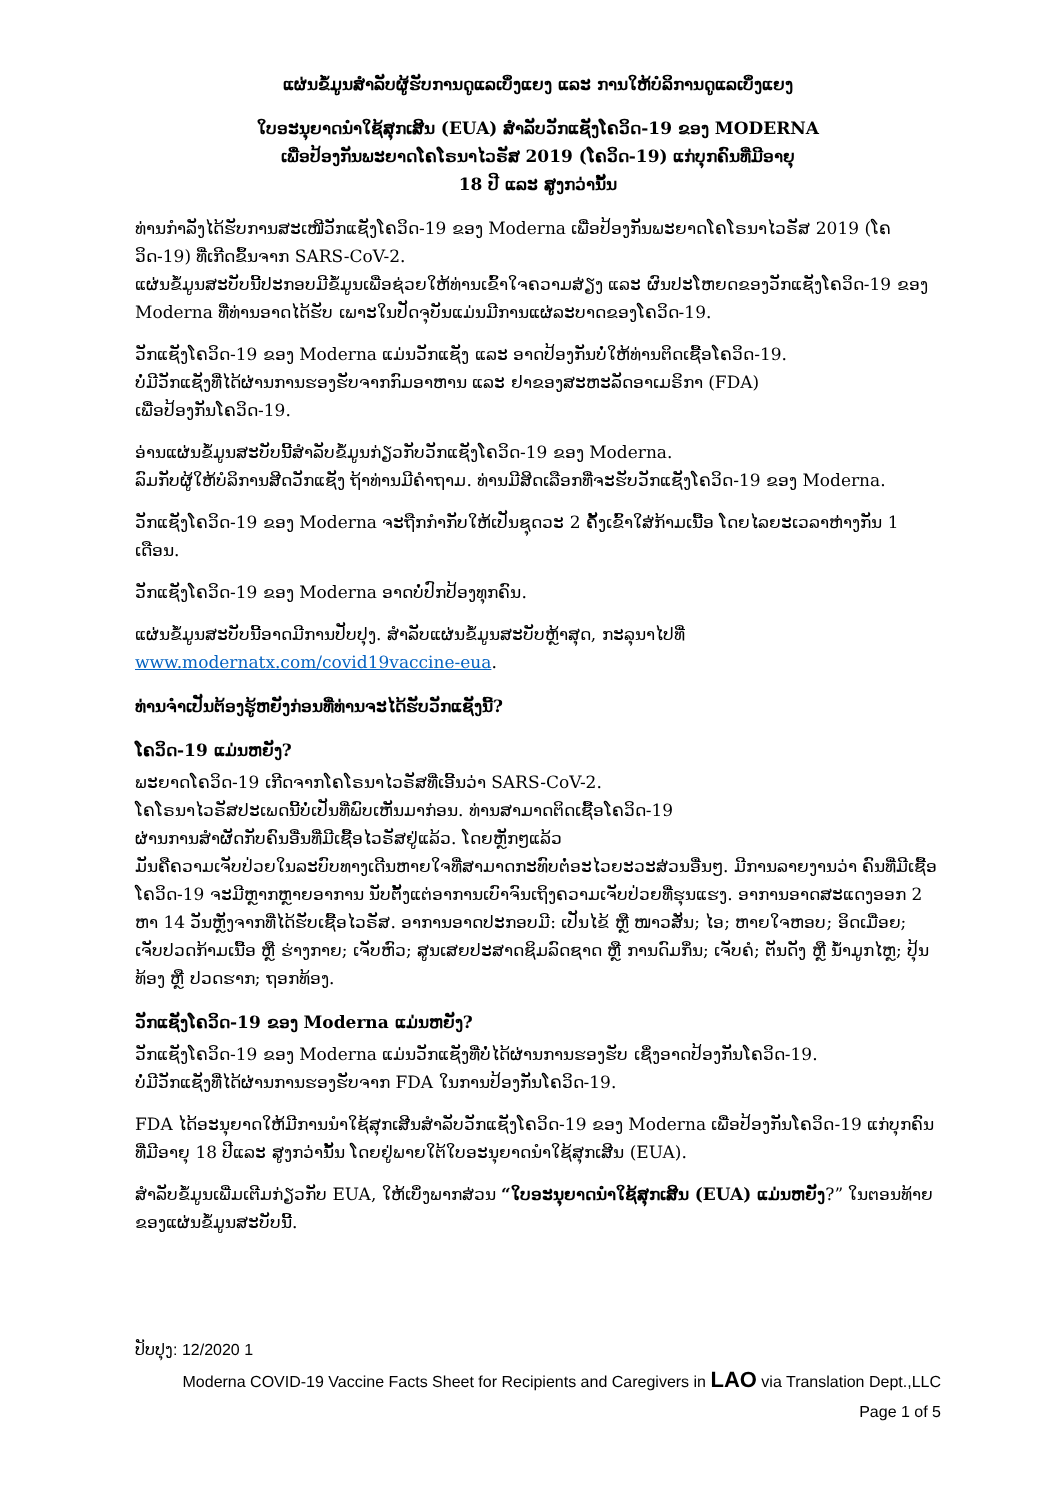ແຜ່ນຂໍ້ມູນສຳລັບຜູ້ຮັບການດູແລເບິ່ງແຍງ ແລະ ການໃຫ້ບໍລິການດູແລເບິ່ງແຍງ
ໃບອະນຸຍາດນຳໃຊ້ສຸກເສີນ (EUA) ສຳລັບວັກແຊັງໂຄວິດ-19 ຂອງ MODERNA
ເພື່ອປ້ອງກັນພະຍາດໂຄໂຣນາໄວຣັສ 2019 (ໂຄວິດ-19) ແກ່ບຸກຄົນທີ່ມີອາຍຸ
18 ປີ ແລະ ສູງກວ່ານັ້ນ
ທ່ານກຳລັງໄດ້ຮັບການສະເໜີວັກແຊັງໂຄວິດ-19 ຂອງ Moderna ເພື່ອປ້ອງກັນພະຍາດໂຄໂຣນາໄວຣັສ 2019 (ໂຄວິດ-19) ທີ່ເກີດຂຶ້ນຈາກ SARS-CoV-2.
ແຜ່ນຂໍ້ມູນສະບັບນີ້ປະກອບມີຂໍ້ມູນເພື່ອຊ່ວຍໃຫ້ທ່ານເຂົ້າໃຈຄວາມສ່ຽງ ແລະ ຜົນປະໂຫຍດຂອງວັກແຊັງໂຄວິດ-19 ຂອງ Moderna ທີ່ທ່ານອາດໄດ້ຮັບ ເພາະໃນປັດຈຸບັນແມ່ນມີການແຜ່ລະບາດຂອງໂຄວິດ-19.
ວັກແຊັງໂຄວິດ-19 ຂອງ Moderna ແມ່ນວັກແຊັງ ແລະ ອາດປ້ອງກັນບໍ່ໃຫ້ທ່ານຕິດເຊື້ອໂຄວິດ-19.
ບໍ່ມີວັກແຊັງທີ່ໄດ້ຜ່ານການຮອງຮັບຈາກກົມອາຫານ ແລະ ຢາຂອງສະຫະລັດອາເມຣິກາ (FDA)
ເພື່ອປ້ອງກັນໂຄວິດ-19.
ອ່ານແຜ່ນຂໍ້ມູນສະບັບນີ້ສຳລັບຂໍ້ມູນກ່ຽວກັບວັກແຊັງໂຄວິດ-19 ຂອງ Moderna.
ລົມກັບຜູ້ໃຫ້ບໍລິການສີດວັກແຊັງ ຖ້າທ່ານມີຄຳຖາມ. ທ່ານມີສິດເລືອກທີ່ຈະຮັບວັກແຊັງໂຄວິດ-19 ຂອງ Moderna.
ວັກແຊັງໂຄວິດ-19 ຂອງ Moderna ຈະຖືກກຳກັບໃຫ້ເປັນຊຸດວະ 2 ຄັ້ງເຂົ້າໃສ່ກ້າມເນື້ອ ໂດຍໄລຍະເວລາຫ່າງກັນ 1 ເດືອນ.
ວັກແຊັງໂຄວິດ-19 ຂອງ Moderna ອາດບໍ່ປົກປ້ອງທຸກຄົນ.
ແຜ່ນຂໍ້ມູນສະບັບນີ້ອາດມີການປັບປຸງ. ສຳລັບແຜ່ນຂໍ້ມູນສະບັບຫຼ້າສຸດ, ກະລຸນາໄປທີ່
www.modernatx.com/covid19vaccine-eua.
ທ່ານຈຳເປັນຕ້ອງຮູ້ຫຍັງກ່ອນທີ່ທ່ານຈະໄດ້ຮັບວັກແຊັງນີ້?
ໂຄວິດ-19 ແມ່ນຫຍັງ?
ພະຍາດໂຄວິດ-19 ເກີດຈາກໂຄໂຣນາໄວຣັສທີ່ເອີ້ນວ່າ SARS-CoV-2.
ໂຄໂຣນາໄວຣັສປະເພດນີ້ບໍ່ເປັນທີ່ພົບເຫັນມາກ່ອນ. ທ່ານສາມາດຕິດເຊື້ອໂຄວິດ-19
ຜ່ານການສຳຜັດກັບຄົນອື່ນທີ່ມີເຊື້ອໄວຣັສຢູ່ແລ້ວ. ໂດຍຫຼັກໆແລ້ວ
ມັນຄືຄວາມເຈັບປ່ວຍໃນລະບົບທາງເດີນຫາຍໃຈທີ່ສາມາດກະທົບຕໍ່ອະໄວຍະວະສ່ວນອື່ນໆ. ມີການລາຍງານວ່າ ຄົນທີ່ມີເຊື້ອໂຄວິດ-19 ຈະມີຫຼາກຫຼາຍອາການ ນັບຕັ້ງແຕ່ອາການເບົາຈົນເຖິງຄວາມເຈັບປ່ວຍທີ່ຮຸນແຮງ. ອາການອາດສະແດງອອກ 2 ຫາ 14 ວັນຫຼັງຈາກທີ່ໄດ້ຮັບເຊື້ອໄວຣັສ. ອາການອາດປະກອບມີ: ເປັນໄຂ້ ຫຼື ໜາວສັ່ນ; ໄອ; ຫາຍໃຈຫອບ; ອິດເມື່ອຍ; ເຈັບປວດກ້າມເນື້ອ ຫຼື ຮ່າງກາຍ; ເຈັບຫົວ; ສູນເສຍປະສາດຊິມລົດຊາດ ຫຼື ການດົມກິ່ນ; ເຈັບຄໍ; ຕັນດັງ ຫຼື ນ້ຳມູກໄຫຼ; ປຸ້ນທ້ອງ ຫຼື ປວດຮາກ; ຖອກທ້ອງ.
ວັກແຊັງໂຄວິດ-19 ຂອງ Moderna ແມ່ນຫຍັງ?
ວັກແຊັງໂຄວິດ-19 ຂອງ Moderna ແມ່ນວັກແຊັງທີ່ບໍ່ໄດ້ຜ່ານການຮອງຮັບ ເຊິ່ງອາດປ້ອງກັນໂຄວິດ-19.
ບໍ່ມີວັກແຊັງທີ່ໄດ້ຜ່ານການຮອງຮັບຈາກ FDA ໃນການປ້ອງກັນໂຄວິດ-19.
FDA ໄດ້ອະນຸຍາດໃຫ້ມີການນຳໃຊ້ສຸກເສີນສຳລັບວັກແຊັງໂຄວິດ-19 ຂອງ Moderna ເພື່ອປ້ອງກັນໂຄວິດ-19 ແກ່ບຸກຄົນທີ່ມີອາຍຸ 18 ປີແລະ ສູງກວ່ານັ້ນ ໂດຍຢູ່ພາຍໃຕ້ໃບອະນຸຍາດນຳໃຊ້ສຸກເສີນ (EUA).
ສຳລັບຂໍ້ມູນເພີ່ມເຕີມກ່ຽວກັບ EUA, ໃຫ້ເບິ່ງພາກສ່ວນ “ໃບອະນຸຍາດນຳໃຊ້ສຸກເສີນ (EUA) ແມ່ນຫຍັງ?” ໃນຕອນທ້າຍຂອງແຜ່ນຂໍ້ມູນສະບັບນີ້.
ປັບປຸງ: 12/2020 1
Moderna COVID-19 Vaccine Facts Sheet for Recipients and Caregivers in LAO via Translation Dept.,LLC
Page 1 of 5